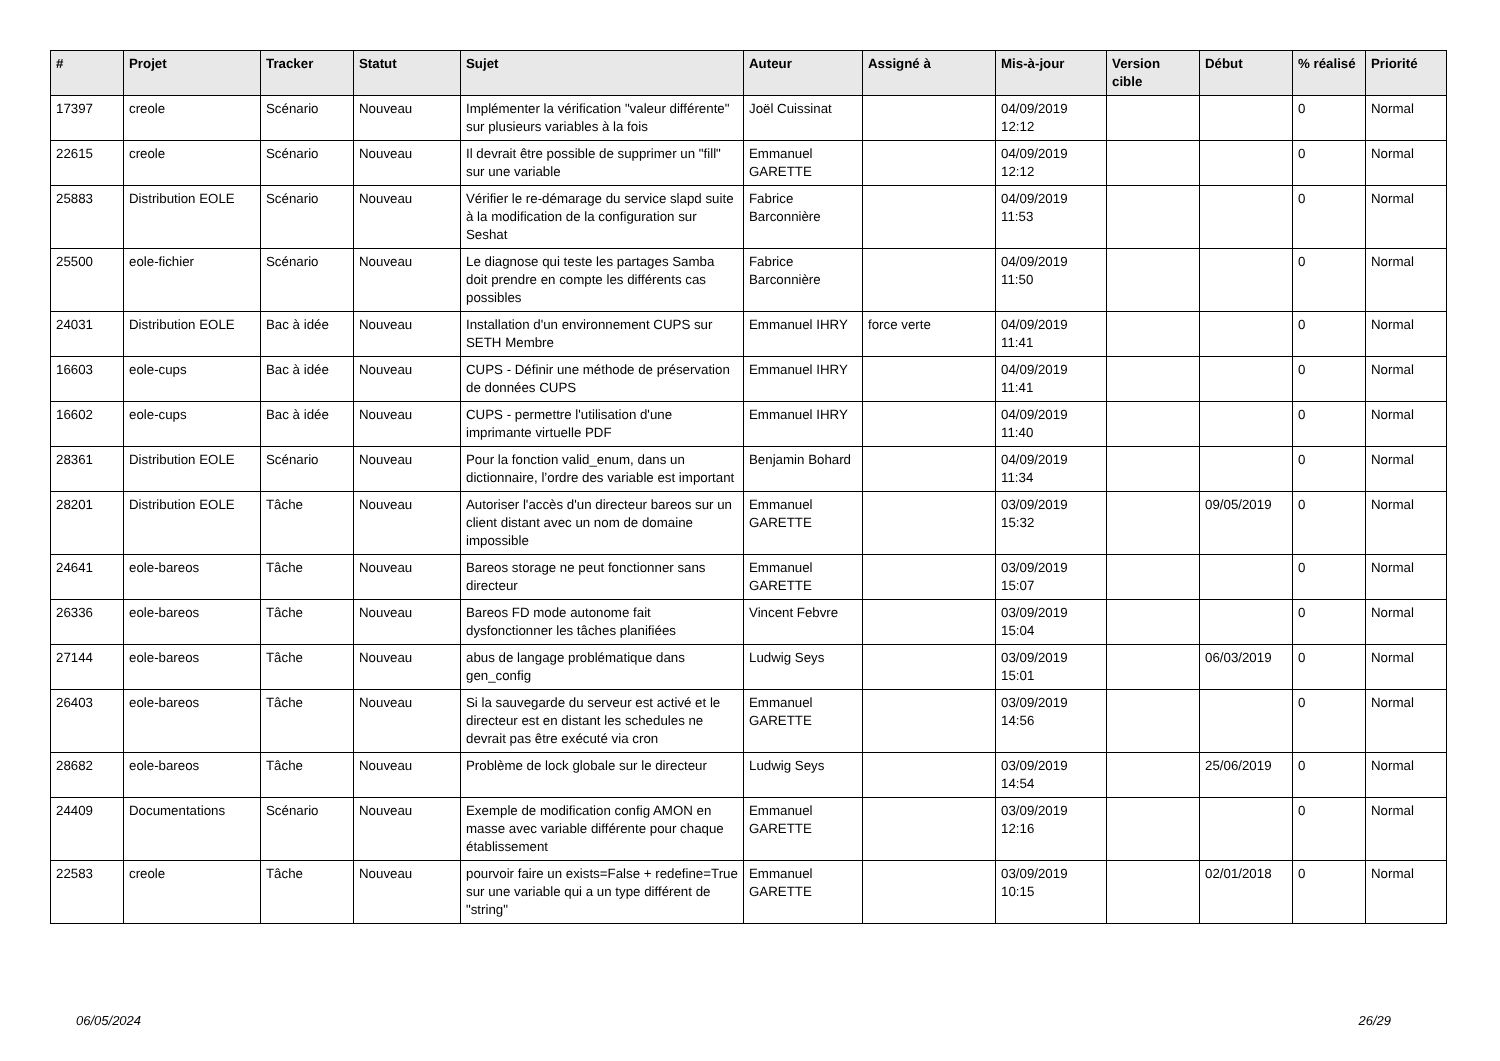| # | Projet | Tracker | Statut | Sujet | Auteur | Assigné à | Mis-à-jour | Version cible | Début | % réalisé | Priorité |
| --- | --- | --- | --- | --- | --- | --- | --- | --- | --- | --- | --- |
| 17397 | creole | Scénario | Nouveau | Implémenter la vérification "valeur différente" sur plusieurs variables à la fois | Joël Cuissinat | | 04/09/2019 12:12 | | | 0 | Normal |
| 22615 | creole | Scénario | Nouveau | Il devrait être possible de supprimer un "fill" sur une variable | Emmanuel GARETTE | | 04/09/2019 12:12 | | | 0 | Normal |
| 25883 | Distribution EOLE | Scénario | Nouveau | Vérifier le re-démarage du service slapd suite à la modification de la configuration sur Seshat | Fabrice Barconnière | | 04/09/2019 11:53 | | | 0 | Normal |
| 25500 | eole-fichier | Scénario | Nouveau | Le diagnose qui teste les partages Samba doit prendre en compte les différents cas possibles | Fabrice Barconnière | | 04/09/2019 11:50 | | | 0 | Normal |
| 24031 | Distribution EOLE | Bac à idée | Nouveau | Installation d'un environnement CUPS sur SETH Membre | Emmanuel IHRY | force verte | 04/09/2019 11:41 | | | 0 | Normal |
| 16603 | eole-cups | Bac à idée | Nouveau | CUPS - Définir une méthode de préservation de données CUPS | Emmanuel IHRY | | 04/09/2019 11:41 | | | 0 | Normal |
| 16602 | eole-cups | Bac à idée | Nouveau | CUPS - permettre l'utilisation d'une imprimante virtuelle PDF | Emmanuel IHRY | | 04/09/2019 11:40 | | | 0 | Normal |
| 28361 | Distribution EOLE | Scénario | Nouveau | Pour la fonction valid_enum, dans un dictionnaire, l’ordre des variable est important | Benjamin Bohard | | 04/09/2019 11:34 | | | 0 | Normal |
| 28201 | Distribution EOLE | Tâche | Nouveau | Autoriser l'accès d'un directeur bareos sur un client distant avec un nom de domaine impossible | Emmanuel GARETTE | | 03/09/2019 15:32 | | 09/05/2019 | 0 | Normal |
| 24641 | eole-bareos | Tâche | Nouveau | Bareos storage ne peut fonctionner sans directeur | Emmanuel GARETTE | | 03/09/2019 15:07 | | | 0 | Normal |
| 26336 | eole-bareos | Tâche | Nouveau | Bareos FD mode autonome fait dysfonctionner les tâches planifiées | Vincent Febvre | | 03/09/2019 15:04 | | | 0 | Normal |
| 27144 | eole-bareos | Tâche | Nouveau | abus de langage problématique dans gen_config | Ludwig Seys | | 03/09/2019 15:01 | | 06/03/2019 | 0 | Normal |
| 26403 | eole-bareos | Tâche | Nouveau | Si la sauvegarde du serveur est activé et le directeur est en distant les schedules ne devrait pas être exécuté via cron | Emmanuel GARETTE | | 03/09/2019 14:56 | | | 0 | Normal |
| 28682 | eole-bareos | Tâche | Nouveau | Problème de lock globale sur le directeur | Ludwig Seys | | 03/09/2019 14:54 | | 25/06/2019 | 0 | Normal |
| 24409 | Documentations | Scénario | Nouveau | Exemple de modification config AMON en masse avec variable différente pour chaque établissement | Emmanuel GARETTE | | 03/09/2019 12:16 | | | 0 | Normal |
| 22583 | creole | Tâche | Nouveau | pourvoir faire un exists=False + redefine=True sur une variable qui a un type différent de "string" | Emmanuel GARETTE | | 03/09/2019 10:15 | | 02/01/2018 | 0 | Normal |
06/05/2024 26/29